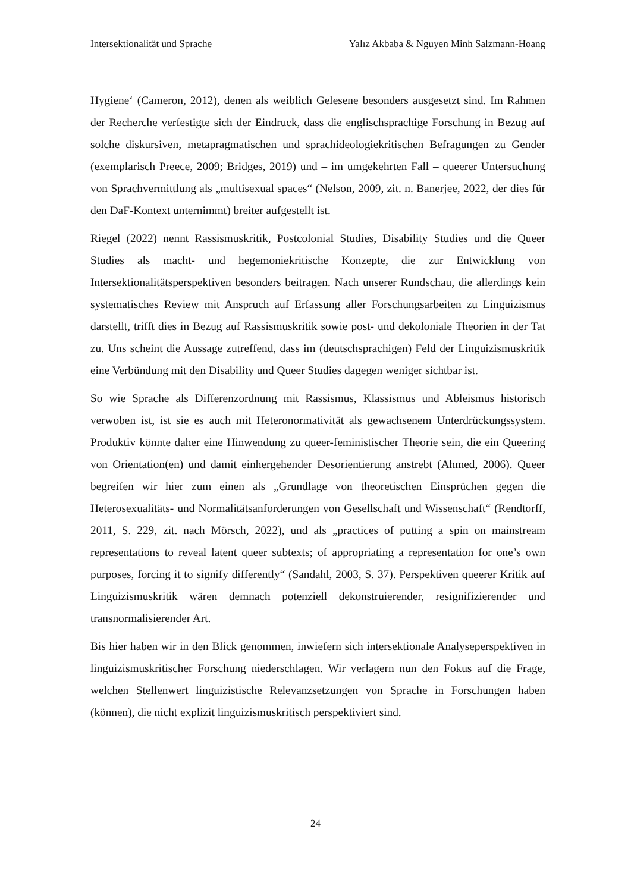Intersektionalität und Sprache Yalız Akbaba & Nguyen Minh Salzmann-Hoang
Hygiene‘ (Cameron, 2012), denen als weiblich Gelesene besonders ausgesetzt sind. Im Rahmen der Recherche verfestigte sich der Eindruck, dass die englischsprachige Forschung in Bezug auf solche diskursiven, metapragmatischen und sprachideologiekritischen Befragungen zu Gender (exemplarisch Preece, 2009; Bridges, 2019) und – im umgekehrten Fall – queerer Untersuchung von Sprachvermittlung als „multisexual spaces“ (Nelson, 2009, zit. n. Banerjee, 2022, der dies für den DaF-Kontext unternimmt) breiter aufgestellt ist.
Riegel (2022) nennt Rassismuskritik, Postcolonial Studies, Disability Studies und die Queer Studies als macht- und hegemoniekritische Konzepte, die zur Entwicklung von Intersektionalitätsperspektiven besonders beitragen. Nach unserer Rundschau, die allerdings kein systematisches Review mit Anspruch auf Erfassung aller Forschungsarbeiten zu Linguizismus darstellt, trifft dies in Bezug auf Rassismuskritik sowie post- und dekoloniale Theorien in der Tat zu. Uns scheint die Aussage zutreffend, dass im (deutschsprachigen) Feld der Linguizismuskritik eine Verbündung mit den Disability und Queer Studies dagegen weniger sichtbar ist.
So wie Sprache als Differenzordnung mit Rassismus, Klassismus und Ableismus historisch verwoben ist, ist sie es auch mit Heteronormativität als gewachsenem Unterdrückungssystem. Produktiv könnte daher eine Hinwendung zu queer-feministischer Theorie sein, die ein Queering von Orientation(en) und damit einhergehender Desorientierung anstrebt (Ahmed, 2006). Queer begreifen wir hier zum einen als „Grundlage von theoretischen Einsprüchen gegen die Heterosexualitäts- und Normalitätsanforderungen von Gesellschaft und Wissenschaft“ (Rendtorff, 2011, S. 229, zit. nach Mörsch, 2022), und als „practices of putting a spin on mainstream representations to reveal latent queer subtexts; of appropriating a representation for one’s own purposes, forcing it to signify differently“ (Sandahl, 2003, S. 37). Perspektiven queerer Kritik auf Linguizismuskritik wären demnach potenziell dekonstruierender, resignifizierender und transnormalisierender Art.
Bis hier haben wir in den Blick genommen, inwiefern sich intersektionale Analyseperspektiven in linguizismuskritischer Forschung niederschlagen. Wir verlagern nun den Fokus auf die Frage, welchen Stellenwert linguizistische Relevanzsetzungen von Sprache in Forschungen haben (können), die nicht explizit linguizismuskritisch perspektiviert sind.
24